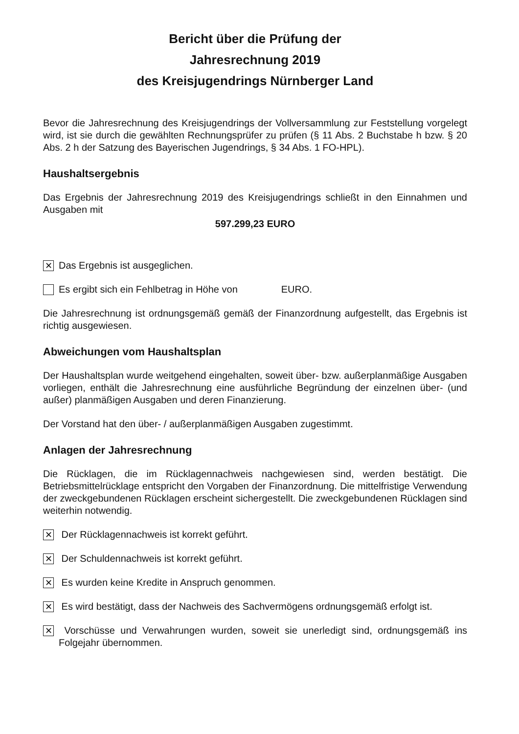Bericht über die Prüfung der
Jahresrechnung 2019
des Kreisjugendrings Nürnberger Land
Bevor die Jahresrechnung des Kreisjugendrings der Vollversammlung zur Feststellung vorgelegt wird, ist sie durch die gewählten Rechnungsprüfer zu prüfen (§ 11 Abs. 2 Buchstabe h bzw. § 20 Abs. 2 h der Satzung des Bayerischen Jugendrings, § 34 Abs. 1 FO-HPL).
Haushaltsergebnis
Das Ergebnis der Jahresrechnung 2019 des Kreisjugendrings schließt in den Einnahmen und Ausgaben mit
597.299,23 EURO
✕ Das Ergebnis ist ausgeglichen.
Es ergibt sich ein Fehlbetrag in Höhe von EURO.
Die Jahresrechnung ist ordnungsgemäß gemäß der Finanzordnung aufgestellt, das Ergebnis ist richtig ausgewiesen.
Abweichungen vom Haushaltsplan
Der Haushaltsplan wurde weitgehend eingehalten, soweit über- bzw. außerplanmäßige Ausgaben vorliegen, enthält die Jahresrechnung eine ausführliche Begründung der einzelnen über- (und außer) planmäßigen Ausgaben und deren Finanzierung.
Der Vorstand hat den über- / außerplanmäßigen Ausgaben zugestimmt.
Anlagen der Jahresrechnung
Die Rücklagen, die im Rücklagennachweis nachgewiesen sind, werden bestätigt. Die Betriebsmittelrücklage entspricht den Vorgaben der Finanzordnung. Die mittelfristige Verwendung der zweckgebundenen Rücklagen erscheint sichergestellt. Die zweckgebundenen Rücklagen sind weiterhin notwendig.
✕ Der Rücklagennachweis ist korrekt geführt.
✕ Der Schuldennachweis ist korrekt geführt.
✕ Es wurden keine Kredite in Anspruch genommen.
✕ Es wird bestätigt, dass der Nachweis des Sachvermögens ordnungsgemäß erfolgt ist.
✕ Vorschüsse und Verwahrungen wurden, soweit sie unerledigt sind, ordnungsgemäß ins Folgejahr übernommen.